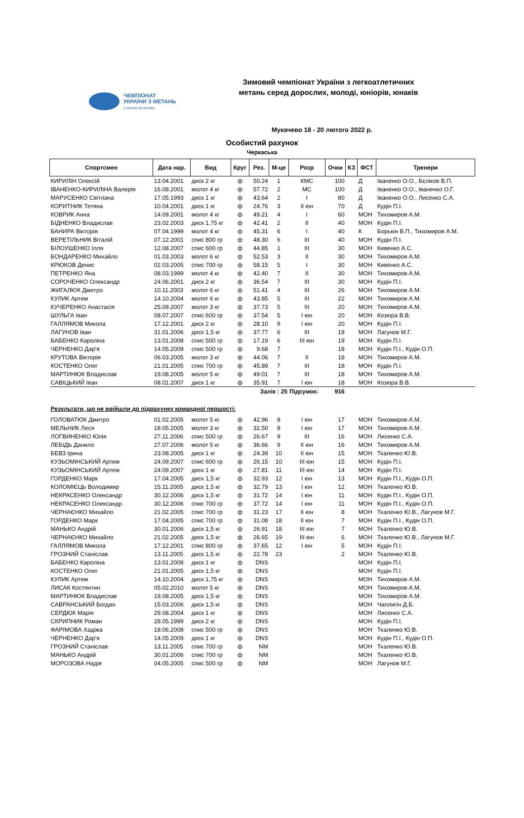ЧЕМПІОНАТ
УКРАЇНИ З МЕТАНЬ
з легкої атлетики
Зимовий чемпіонат України з легкоатлетичних метань серед дорослих, молоді, юніорів, юнаків
Мукачево 18 - 20 лютого 2022 р.
Особистий рахунок
Черкаська
| Спортсмен | Дата нар. | Вид | Круг | Рез. | М-це | Розр | Очки | КЗ | ФСТ | Тренери |
| --- | --- | --- | --- | --- | --- | --- | --- | --- | --- | --- |
| КИРИЛІН Олексій | 13.04.2001 | диск 2 кг | ф | 50.24 | 1 | КМС | 100 | | Д | Іваненко О.О., Бєліков В.П. |
| ІВАНЕНКО-КИРИЛІНА Валерія | 16.08.2001 | молот 4 кг | ф | 57.72 | 2 | МС | 100 | | Д | Іваненко О.О., Іваненко О.Г. |
| МАРУСЕНКО Світлана | 17.05.1993 | диск 1 кг | ф | 43.64 | 2 | I | 80 | | Д | Іваненко О.О., Лисенко С.А. |
| КОРИТНИК Тетяна | 10.04.2001 | диск 1 кг | ф | 24.76 | 3 | II юн | 70 | | Д | Кудін П.І. |
| КОВРИК Анна | 14.09.2001 | молот 4 кг | ф | 49.21 | 4 | I | 60 | | МОН | Тихомиров А.М. |
| БІДНЕНКО Владислав | 23.02.2003 | диск 1,75 кг | ф | 42.41 | 2 | II | 40 | | МОН | Кудін П.І. |
| БАНИРА Вікторія | 07.04.1999 | молот 4 кг | ф | 45.31 | 6 | I | 40 | | К | Борькін В.П., Тихомиров А.М. |
| ВЕРЕТІЛЬНИК Віталій | 07.12.2001 | спис 800 гр | ф | 48.30 | 6 | III | 40 | | МОН | Кудін П.І. |
| БІЛОУШЕНКО Ілля | 12.08.2007 | спис 600 гр | ф | 44.85 | 1 | III | 30 | | МОН | Кивенко А.С. |
| БОНДАРЕНКО Михайло | 01.03.2003 | молот 6 кг | ф | 52.53 | 3 | II | 30 | | МОН | Тихомиров А.М. |
| КРЮКОВ Денис | 02.03.2005 | спис 700 гр | ф | 58.15 | 5 | I | 30 | | МОН | Кивенко А.С. |
| ПЕТРЕНКО Яна | 08.03.1999 | молот 4 кг | ф | 42.40 | 7 | II | 30 | | МОН | Тихомиров А.М. |
| СОРОЧЕНКО Олександр | 24.06.2001 | диск 2 кг | ф | 36.54 | 7 | III | 30 | | МОН | Кудін П.І. |
| ЖИГАЛЮК Дмитро | 10.11.2003 | молот 6 кг | ф | 51.41 | 4 | III | 26 | | МОН | Тихомиров А.М. |
| КУЛИК Артем | 14.10.2004 | молот 6 кг | ф | 43.85 | 5 | III | 22 | | МОН | Тихомиров А.М. |
| КУЧЕРЕНКО Анастасія | 25.09.2007 | молот 3 кг | ф | 37.73 | 5 | III | 20 | | МОН | Тихомиров А.М. |
| ШУЛЬГА Іван | 08.07.2007 | спис 600 гр | ф | 37.54 | 5 | I юн | 20 | | МОН | Козюра В.В. |
| ГАЛЛЯМОВ Микола | 17.12.2001 | диск 2 кг | ф | 28.10 | 9 | I юн | 20 | | МОН | Кудін П.І. |
| ЛАГУНОВ Іван | 31.01.2006 | диск 1,5 кг | ф | 37.77 | 6 | III | 19 | | МОН | Лагунов М.Г. |
| БАБЕНКО Кароліна | 13.01.2008 | спис 500 гр | ф | 17.19 | 6 | III юн | 19 | | МОН | Кудін П.І. |
| ЧЕРНЕНКО Дар'я | 14.05.2009 | спис 500 гр | ф | 9.68 | 7 | | 18 | | МОН | Кудін П.І., Кудін О.П. |
| КРУТОВА Вікторія | 06.03.2005 | молот 3 кг | ф | 44.06 | 7 | II | 18 | | МОН | Тихомиров А.М. |
| КОСТЕНКО Олег | 21.01.2005 | спис 700 гр | ф | 45.89 | 7 | III | 18 | | МОН | Кудін П.І. |
| МАРТИНЮК Владислав | 19.08.2005 | молот 5 кг | ф | 49.01 | 7 | III | 18 | | МОН | Тихомиров А.М. |
| САВІЦЬКИЙ Іван | 08.01.2007 | диск 1 кг | ф | 35.91 | 7 | I юн | 18 | | МОН | Козюра В.В. |
| | | | | Залік : 25 | | Підсумок: | 916 | | | |
| Результати, що не ввійшли до підрахунку командної першості: | | | | | | | | | | |
| ГОЛОВАТЮК Дмитро | 01.02.2005 | молот 5 кг | ф | 42.96 | 8 | I юн | 17 | | МОН | Тихомиров А.М. |
| МЕЛЬНИК Леся | 18.05.2005 | молот 3 кг | ф | 32.50 | 8 | I юн | 17 | | МОН | Тихомиров А.М. |
| ЛОГВИНЕНКО Юлія | 27.11.2006 | спис 500 гр | ф | 26.67 | 9 | III | 16 | | МОН | Лисенко С.А. |
| ЛЕБІДЬ Данило | 27.07.2006 | молот 5 кг | ф | 36.66 | 9 | II юн | 16 | | МОН | Тихомиров А.М. |
| БЕВЗ Ірина | 23.08.2005 | диск 1 кг | ф | 24.39 | 10 | II юн | 15 | | МОН | Ткаленко Ю.В. |
| КУЗЬОМІНСЬКИЙ Артем | 24.09.2007 | спис 600 гр | ф | 26.15 | 10 | III юн | 15 | | МОН | Кудін П.І. |
| КУЗЬОМІНСЬКИЙ Артем | 24.09.2007 | диск 1 кг | ф | 27.81 | 11 | III юн | 14 | | МОН | Кудін П.І. |
| ГОРДЕНКО Марк | 17.04.2005 | диск 1,5 кг | ф | 32.93 | 12 | I юн | 13 | | МОН | Кудін П.І., Кудін О.П. |
| КОЛОМІЄЦЬ Володимир | 15.11.2005 | диск 1,5 кг | ф | 32.79 | 13 | I юн | 12 | | МОН | Ткаленко Ю.В. |
| НЕКРАСЕНКО Олександр | 30.12.2006 | диск 1,5 кг | ф | 31.72 | 14 | I юн | 11 | | МОН | Кудін П.І., Кудін О.П. |
| НЕКРАСЕНКО Олександр | 30.12.2006 | спис 700 гр | ф | 37.72 | 14 | I юн | 11 | | МОН | Кудін П.І., Кудін О.П. |
| ЧЕРНАЄНКО Михайло | 21.02.2005 | спис 700 гр | ф | 31.23 | 17 | II юн | 8 | | МОН | Ткаленко Ю.В., Лагунов М.Г. |
| ГОРДЕНКО Марк | 17.04.2005 | спис 700 гр | ф | 31.08 | 18 | II юн | 7 | | МОН | Кудін П.І., Кудін О.П. |
| МАНЬКО Андрій | 30.01.2006 | диск 1,5 кг | ф | 26.91 | 18 | III юн | 7 | | МОН | Ткаленко Ю.В. |
| ЧЕРНАЄНКО Михайло | 21.02.2005 | диск 1,5 кг | ф | 26.65 | 19 | III юн | 6 | | МОН | Ткаленко Ю.В., Лагунов М.Г. |
| ГАЛЛЯМОВ Микола | 17.12.2001 | спис 800 гр | ф | 37.65 | 12 | I юн | 5 | | МОН | Кудін П.І. |
| ГРОЗНИЙ Станіслав | 13.11.2005 | диск 1,5 кг | ф | 22.78 | 23 | | 2 | | МОН | Ткаленко Ю.В. |
| БАБЕНКО Кароліна | 13.01.2008 | диск 1 кг | ф | DNS | | | | | МОН | Кудін П.І. |
| КОСТЕНКО Олег | 21.01.2005 | диск 1,5 кг | ф | DNS | | | | | МОН | Кудін П.І. |
| КУЛИК Артем | 14.10.2004 | диск 1,75 кг | ф | DNS | | | | | МОН | Тихомиров А.М. |
| ЛИСАК Костянтин | 05.02.2010 | молот 5 кг | ф | DNS | | | | | МОН | Тихомиров А.М. |
| МАРТИНЮК Владислав | 19.08.2005 | диск 1,5 кг | ф | DNS | | | | | МОН | Тихомиров А.М. |
| САВРАНСЬКИЙ Богдан | 15.03.2006 | диск 1,5 кг | ф | DNS | | | | | МОН | Чаплигін Д.Б. |
| СЕРДЮК Марія | 29.08.2004 | диск 1 кг | ф | DNS | | | | | МОН | Лисенко С.А. |
| СКРИПНИК Роман | 28.05.1999 | диск 2 кг | ф | DNS | | | | | МОН | Кудін П.І. |
| ФАРІМОВА Хадіжа | 18.06.2008 | спис 500 гр | ф | DNS | | | | | МОН | Ткаленко Ю.В. |
| ЧЕРНЕНКО Дар'я | 14.05.2009 | диск 1 кг | ф | DNS | | | | | МОН | Кудін П.І., Кудін О.П. |
| ГРОЗНИЙ Станіслав | 13.11.2005 | спис 700 гр | ф | NM | | | | | МОН | Ткаленко Ю.В. |
| МАНЬКО Андрій | 30.01.2006 | спис 700 гр | ф | NM | | | | | МОН | Ткаленко Ю.В. |
| МОРОЗОВА Надія | 04.05.2005 | спис 500 гр | ф | NM | | | | | МОН | Лагунов М.Г. |